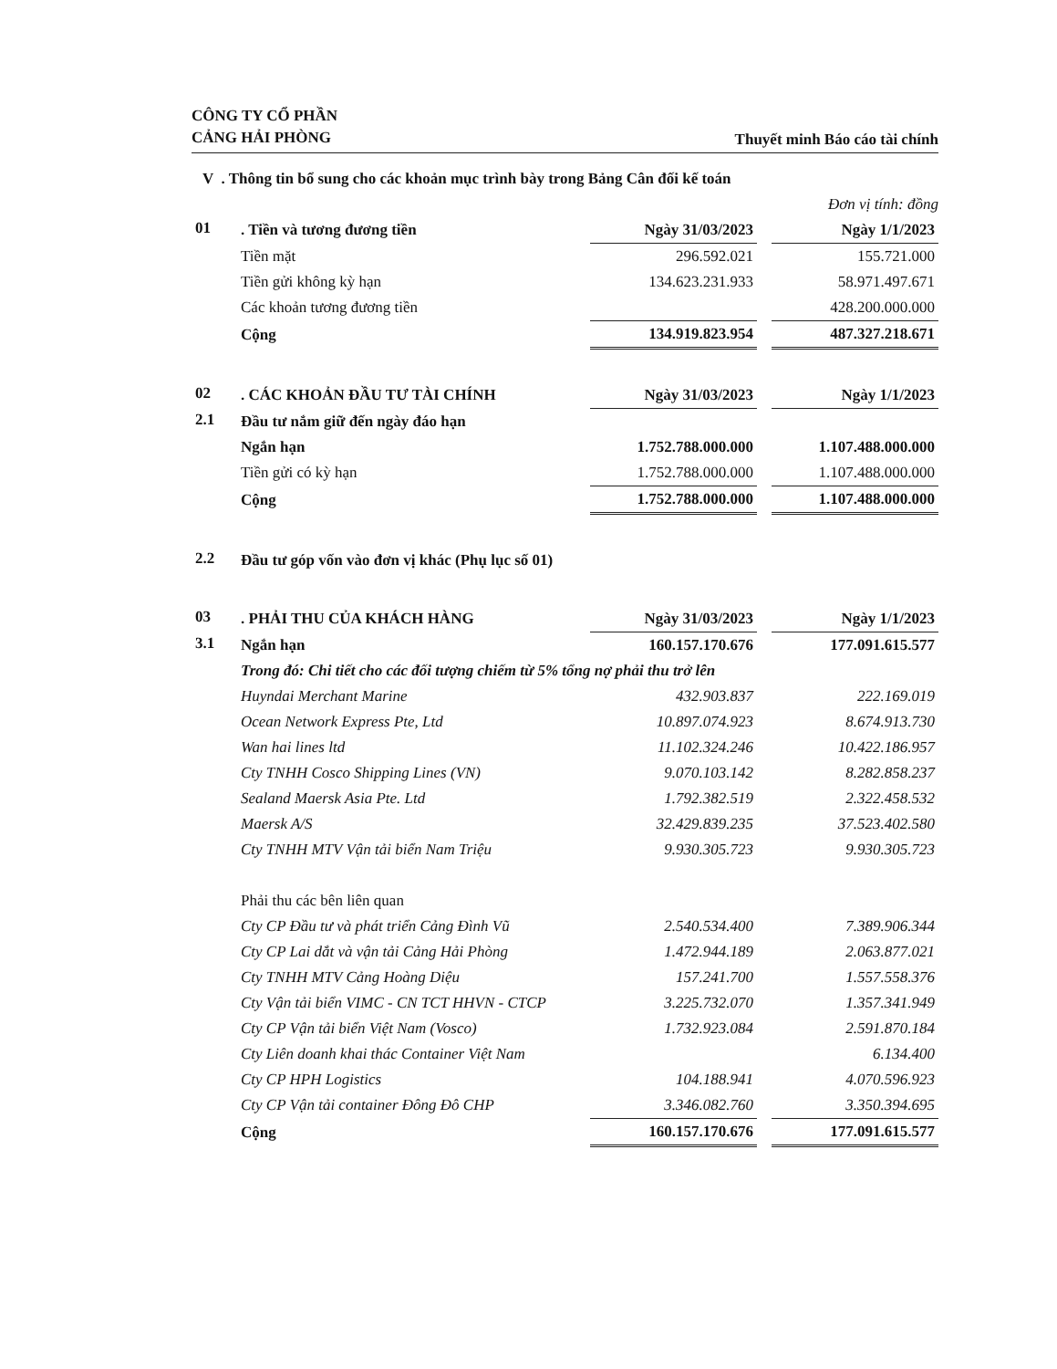CÔNG TY CỔ PHẦN
CẢNG HẢI PHÒNG
Thuyết minh Báo cáo tài chính
V . Thông tin bổ sung cho các khoản mục trình bày trong Bảng Cân đối kế toán
Đơn vị tính: đồng
| 01 | . Tiền và tương đương tiền | Ngày 31/03/2023 | | Ngày 1/1/2023 |
| | Tiền mặt | 296.592.021 | | 155.721.000 |
| | Tiền gửi không kỳ hạn | 134.623.231.933 | | 58.971.497.671 |
| | Các khoản tương đương tiền | | | 428.200.000.000 |
| | Cộng | 134.919.823.954 | | 487.327.218.671 |
| 02 | . CÁC KHOẢN ĐẦU TƯ TÀI CHÍNH | Ngày 31/03/2023 | | Ngày 1/1/2023 |
| 2.1 | Đầu tư nắm giữ đến ngày đáo hạn | | | |
| | Ngắn hạn | 1.752.788.000.000 | | 1.107.488.000.000 |
| | Tiền gửi có kỳ hạn | 1.752.788.000.000 | | 1.107.488.000.000 |
| | Cộng | 1.752.788.000.000 | | 1.107.488.000.000 |
| 2.2 | Đầu tư góp vốn vào đơn vị khác (Phụ lục số 01) |
| 03 | . PHẢI THU CỦA KHÁCH HÀNG | Ngày 31/03/2023 | | Ngày 1/1/2023 |
| 3.1 | Ngắn hạn | 160.157.170.676 | | 177.091.615.577 |
| | Trong đó: Chi tiết cho các đối tượng chiếm từ 5% tổng nợ phải thu trở lên | | | |
| | Huyndai Merchant Marine | 432.903.837 | | 222.169.019 |
| | Ocean Network Express Pte, Ltd | 10.897.074.923 | | 8.674.913.730 |
| | Wan hai lines ltd | 11.102.324.246 | | 10.422.186.957 |
| | Cty TNHH Cosco Shipping Lines (VN) | 9.070.103.142 | | 8.282.858.237 |
| | Sealand Maersk Asia Pte. Ltd | 1.792.382.519 | | 2.322.458.532 |
| | Maersk A/S | 32.429.839.235 | | 37.523.402.580 |
| | Cty TNHH MTV Vận tải biển Nam Triệu | 9.930.305.723 | | 9.930.305.723 |
| | Phải thu các bên liên quan | | | |
| | Cty CP Đầu tư và phát triển Cảng Đình Vũ | 2.540.534.400 | | 7.389.906.344 |
| | Cty CP Lai dắt và vận tải Cảng Hải Phòng | 1.472.944.189 | | 2.063.877.021 |
| | Cty TNHH MTV Cảng Hoàng Diệu | 157.241.700 | | 1.557.558.376 |
| | Cty Vận tải biển VIMC - CN TCT HHVN - CTCP | 3.225.732.070 | | 1.357.341.949 |
| | Cty CP Vận tải biển Việt Nam (Vosco) | 1.732.923.084 | | 2.591.870.184 |
| | Cty Liên doanh khai thác Container Việt Nam | | | 6.134.400 |
| | Cty CP HPH Logistics | 104.188.941 | | 4.070.596.923 |
| | Cty CP Vận tải container Đông Đô CHP | 3.346.082.760 | | 3.350.394.695 |
| | Cộng | 160.157.170.676 | | 177.091.615.577 |